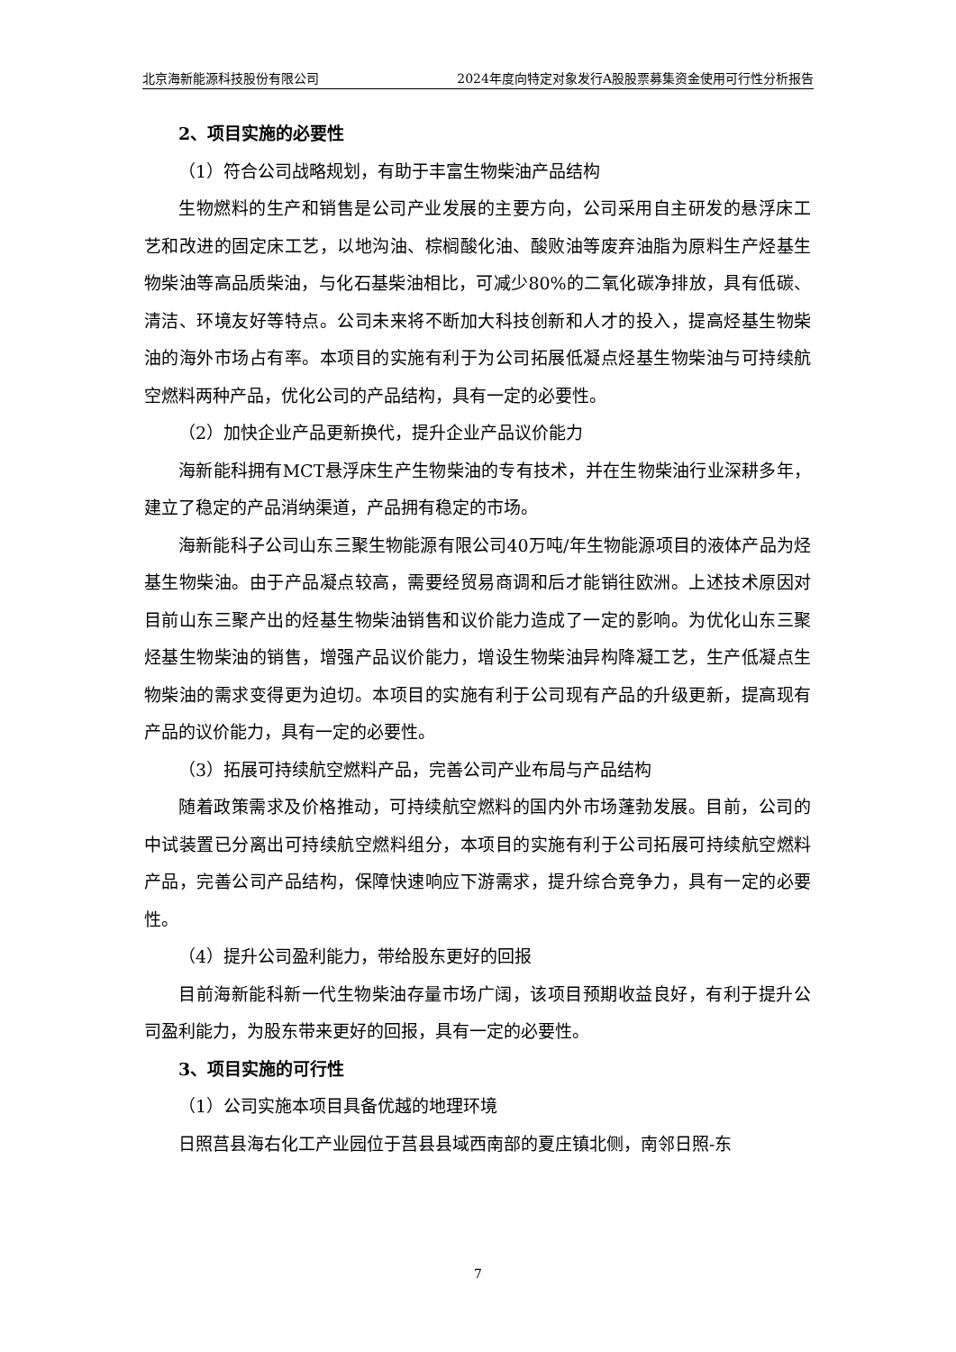北京海新能源科技股份有限公司 2024年度向特定对象发行A股股票募集资金使用可行性分析报告
2、项目实施的必要性
（1）符合公司战略规划，有助于丰富生物柴油产品结构
生物燃料的生产和销售是公司产业发展的主要方向，公司采用自主研发的悬浮床工艺和改进的固定床工艺，以地沟油、棕榈酸化油、酸败油等废弃油脂为原料生产烃基生物柴油等高品质柴油，与化石基柴油相比，可减少80%的二氧化碳净排放，具有低碳、清洁、环境友好等特点。公司未来将不断加大科技创新和人才的投入，提高烃基生物柴油的海外市场占有率。本项目的实施有利于为公司拓展低凝点烃基生物柴油与可持续航空燃料两种产品，优化公司的产品结构，具有一定的必要性。
（2）加快企业产品更新换代，提升企业产品议价能力
海新能科拥有MCT悬浮床生产生物柴油的专有技术，并在生物柴油行业深耕多年，建立了稳定的产品消纳渠道，产品拥有稳定的市场。
海新能科子公司山东三聚生物能源有限公司40万吨/年生物能源项目的液体产品为烃基生物柴油。由于产品凝点较高，需要经贸易商调和后才能销往欧洲。上述技术原因对目前山东三聚产出的烃基生物柴油销售和议价能力造成了一定的影响。为优化山东三聚烃基生物柴油的销售，增强产品议价能力，增设生物柴油异构降凝工艺，生产低凝点生物柴油的需求变得更为迫切。本项目的实施有利于公司现有产品的升级更新，提高现有产品的议价能力，具有一定的必要性。
（3）拓展可持续航空燃料产品，完善公司产业布局与产品结构
随着政策需求及价格推动，可持续航空燃料的国内外市场蓬勃发展。目前，公司的中试装置已分离出可持续航空燃料组分，本项目的实施有利于公司拓展可持续航空燃料产品，完善公司产品结构，保障快速响应下游需求，提升综合竞争力，具有一定的必要性。
（4）提升公司盈利能力，带给股东更好的回报
目前海新能科新一代生物柴油存量市场广阔，该项目预期收益良好，有利于提升公司盈利能力，为股东带来更好的回报，具有一定的必要性。
3、项目实施的可行性
（1）公司实施本项目具备优越的地理环境
日照莒县海右化工产业园位于莒县县域西南部的夏庄镇北侧，南邻日照-东
7